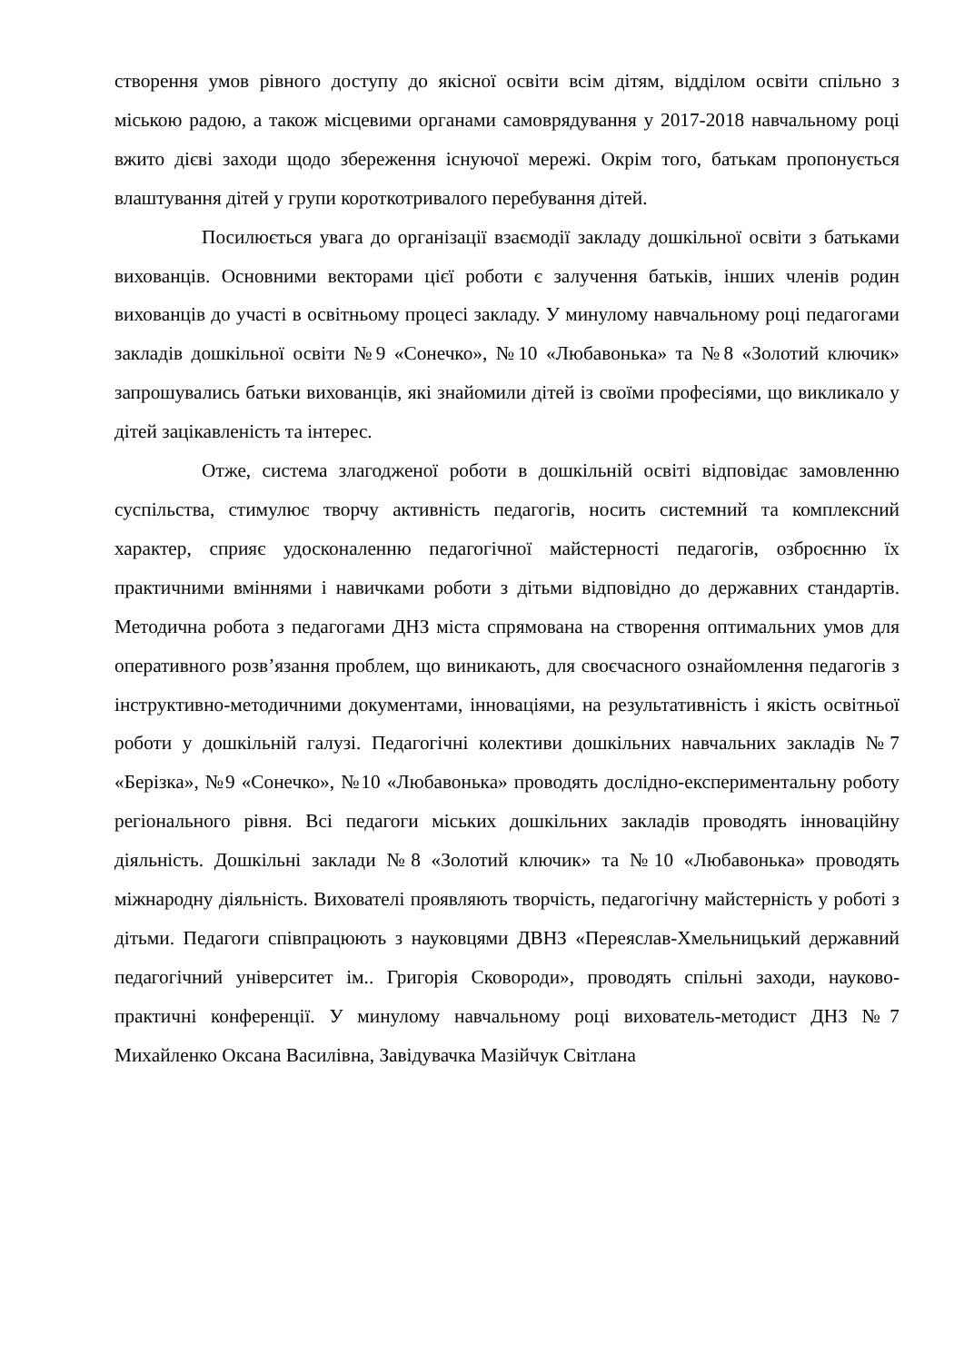створення умов рівного доступу до якісної освіти всім дітям, відділом освіти спільно з міською радою, а також місцевими органами самоврядування у 2017-2018 навчальному році вжито дієві заходи щодо збереження існуючої мережі. Окрім того, батькам пропонується влаштування дітей у групи короткотривалого перебування дітей.
Посилюється увага до організації взаємодії закладу дошкільної освіти з батьками вихованців. Основними векторами цієї роботи є залучення батьків, інших членів родин вихованців до участі в освітньому процесі закладу. У минулому навчальному році педагогами закладів дошкільної освіти №9 «Сонечко», №10 «Любавонька» та №8 «Золотий ключик» запрошувались батьки вихованців, які знайомили дітей із своїми професіями, що викликало у дітей зацікавленість та інтерес.
Отже, система злагодженої роботи в дошкільній освіті відповідає замовленню суспільства, стимулює творчу активність педагогів, носить системний та комплексний характер, сприяє удосконаленню педагогічної майстерності педагогів, озброєнню їх практичними вміннями і навичками роботи з дітьми відповідно до державних стандартів. Методична робота з педагогами ДНЗ міста спрямована на створення оптимальних умов для оперативного розв’язання проблем, що виникають, для своєчасного ознайомлення педагогів з інструктивно-методичними документами, інноваціями, на результативність і якість освітньої роботи у дошкільній галузі. Педагогічні колективи дошкільних навчальних закладів №7 «Берізка», №9 «Сонечко», №10 «Любавонька» проводять дослідно-експериментальну роботу регіонального рівня. Всі педагоги міських дошкільних закладів проводять інноваційну діяльність. Дошкільні заклади №8 «Золотий ключик» та №10 «Любавонька» проводять міжнародну діяльність. Вихователі проявляють творчість, педагогічну майстерність у роботі з дітьми. Педагоги співпрацюють з науковцями ДВНЗ «Переяслав-Хмельницький державний педагогічний університет ім.. Григорія Сковороди», проводять спільні заходи, науково-практичні конференції. У минулому навчальному році вихователь-методист ДНЗ №7 Михайленко Оксана Василівна, Завідувачка Мазійчук Світлана